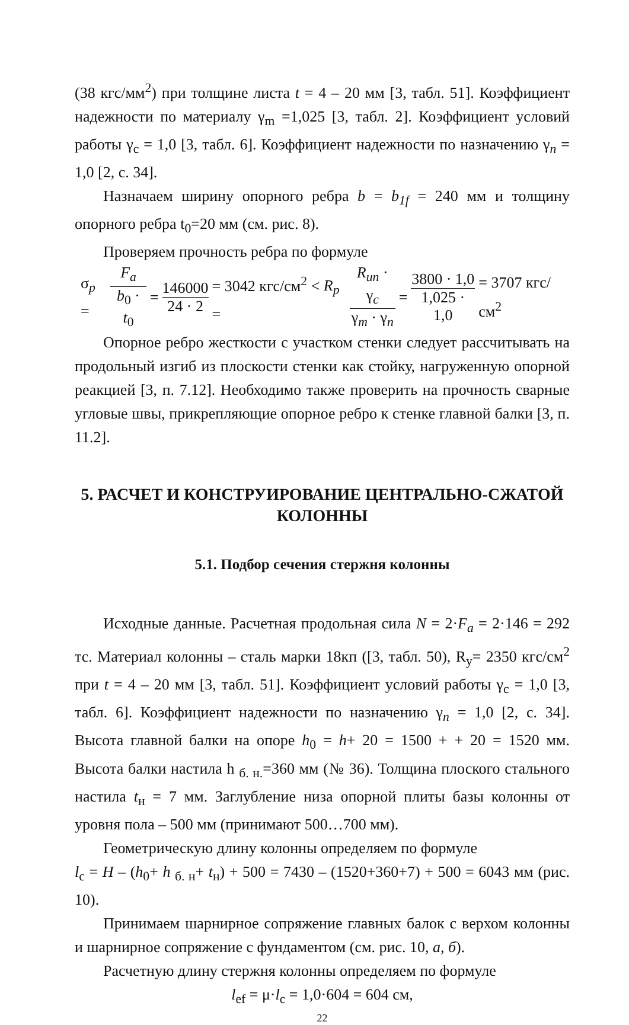(38 кгс/мм<sup>2</sup>) при толщине листа t = 4 – 20 мм [3, табл. 51]. Коэффициент надежности по материалу γ<sub>m</sub> =1,025 [3, табл. 2]. Коэффициент условий работы γ<sub>c</sub> = 1,0 [3, табл. 6]. Коэффициент надежности по назначению γ<sub>n</sub> = 1,0 [2, с. 34].
Назначаем ширину опорного ребра b = b<sub>1f</sub> = 240 мм и толщину опорного ребра t<sub>0</sub>=20 мм (см. рис. 8).
Проверяем прочность ребра по формуле
σ<sub>p</sub> = F<sub>a</sub> b<sub>0</sub> · t<sub>0</sub> = 146000 24 · 2 = 3042 кгс/см<sup>2</sup> < R<sub>p</sub> = R<sub>un</sub> · γ<sub>c</sub> γ<sub>m</sub> · γ<sub>n</sub> = 3800 · 1,0 1,025 · 1,0 = 3707 кгс/см<sup>2</sup>
Опорное ребро жесткости с участком стенки следует рассчитывать на продольный изгиб из плоскости стенки как стойку, нагруженную опорной реакцией [3, п. 7.12]. Необходимо также проверить на прочность сварные угловые швы, прикрепляющие опорное ребро к стенке главной балки [3, п. 11.2].
5. РАСЧЕТ И КОНСТРУИРОВАНИЕ ЦЕНТРАЛЬНО-СЖАТОЙ КОЛОННЫ
5.1. Подбор сечения стержня колонны
Исходные данные. Расчетная продольная сила N = 2·F<sub>a</sub> = 2·146 = 292 тс. Материал колонны – сталь марки 18кп ([3, табл. 50), R<sub>y</sub>= 2350 кгс/см<sup>2</sup> при t = 4 – 20 мм [3, табл. 51]. Коэффициент условий работы γ<sub>c</sub> = 1,0 [3, табл. 6]. Коэффициент надежности по назначению γ<sub>n</sub> = 1,0 [2, с. 34]. Высота главной балки на опоре h<sub>0</sub> = h+ 20 = 1500 + + 20 = 1520 мм. Высота балки настила h <sub>б. н.</sub>=360 мм (№ 36). Толщина плоского стального настила t<sub>н</sub> = 7 мм. Заглубление низа опорной плиты базы колонны от уровня пола – 500 мм (принимают 500…700 мм).
Геометрическую длину колонны определяем по формуле
l<sub>c</sub> = H – (h<sub>0</sub>+ h <sub>б. н</sub>+ t<sub>н</sub>) + 500 = 7430 – (1520+360+7) + 500 = 6043 мм (рис. 10).
Принимаем шарнирное сопряжение главных балок с верхом колонны и шарнирное сопряжение с фундаментом (см. рис. 10, а, б).
Расчетную длину стержня колонны определяем по формуле
l<sub>ef</sub> = μ·l<sub>c</sub> = 1,0·604 = 604 см,
22